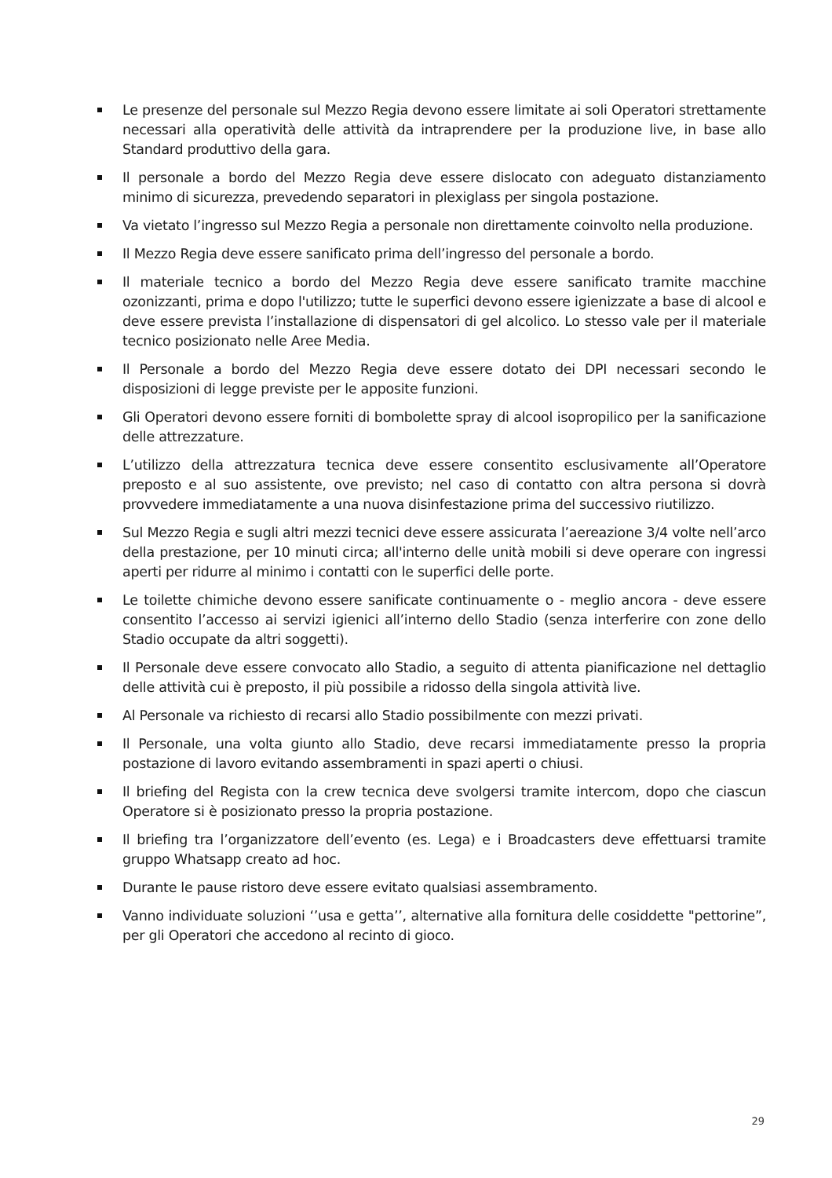Le presenze del personale sul Mezzo Regia devono essere limitate ai soli Operatori strettamente necessari alla operatività delle attività da intraprendere per la produzione live, in base allo Standard produttivo della gara.
Il personale a bordo del Mezzo Regia deve essere dislocato con adeguato distanziamento minimo di sicurezza, prevedendo separatori in plexiglass per singola postazione.
Va vietato l’ingresso sul Mezzo Regia a personale non direttamente coinvolto nella produzione.
Il Mezzo Regia deve essere sanificato prima dell’ingresso del personale a bordo.
Il materiale tecnico a bordo del Mezzo Regia deve essere sanificato tramite macchine ozonizzanti, prima e dopo l'utilizzo; tutte le superfici devono essere igienizzate a base di alcool e deve essere prevista l’installazione di dispensatori di gel alcolico. Lo stesso vale per il materiale tecnico posizionato nelle Aree Media.
Il Personale a bordo del Mezzo Regia deve essere dotato dei DPI necessari secondo le disposizioni di legge previste per le apposite funzioni.
Gli Operatori devono essere forniti di bombolette spray di alcool isopropilico per la sanificazione delle attrezzature.
L’utilizzo della attrezzatura tecnica deve essere consentito esclusivamente all’Operatore preposto e al suo assistente, ove previsto; nel caso di contatto con altra persona si dovrà provvedere immediatamente a una nuova disinfestazione prima del successivo riutilizzo.
Sul Mezzo Regia e sugli altri mezzi tecnici deve essere assicurata l’aereazione 3/4 volte nell’arco della prestazione, per 10 minuti circa; all'interno delle unità mobili si deve operare con ingressi aperti per ridurre al minimo i contatti con le superfici delle porte.
Le toilette chimiche devono essere sanificate continuamente o - meglio ancora - deve essere consentito l’accesso ai servizi igienici all’interno dello Stadio (senza interferire con zone dello Stadio occupate da altri soggetti).
Il Personale deve essere convocato allo Stadio, a seguito di attenta pianificazione nel dettaglio delle attività cui è preposto, il più possibile a ridosso della singola attività live.
Al Personale va richiesto di recarsi allo Stadio possibilmente con mezzi privati.
Il Personale, una volta giunto allo Stadio, deve recarsi immediatamente presso la propria postazione di lavoro evitando assembramenti in spazi aperti o chiusi.
Il briefing del Regista con la crew tecnica deve svolgersi tramite intercom, dopo che ciascun Operatore si è posizionato presso la propria postazione.
Il briefing tra l’organizzatore dell’evento (es. Lega) e i Broadcasters deve effettuarsi tramite gruppo Whatsapp creato ad hoc.
Durante le pause ristoro deve essere evitato qualsiasi assembramento.
Vanno individuate soluzioni ‘’usa e getta’’, alternative alla fornitura delle cosiddette "pettorine”, per gli Operatori che accedono al recinto di gioco.
29